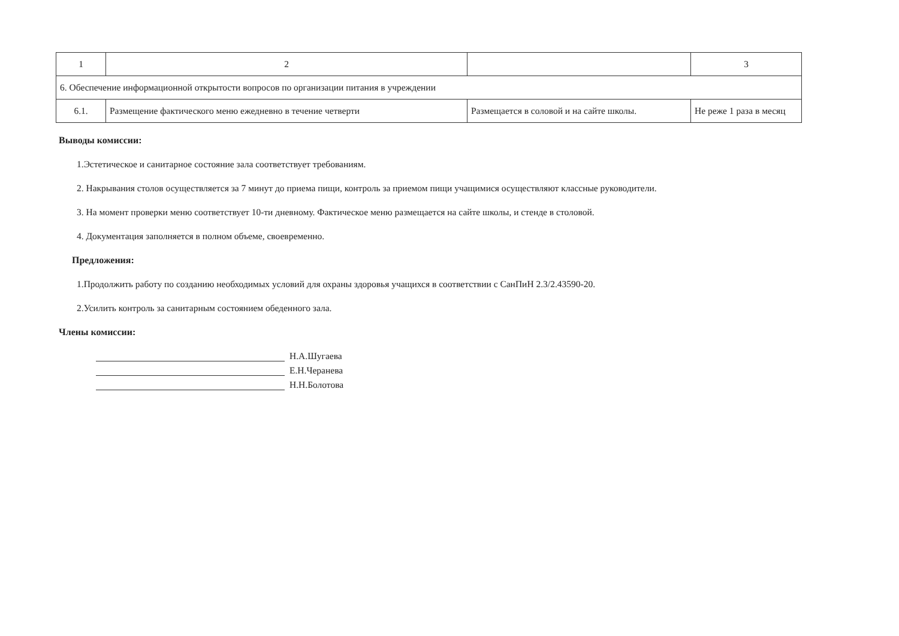| 1 | 2 | | 3 |
| 6. Обеспечение информационной открытости вопросов по организации питания в учреждении | | | |
| 6.1. | Размещение фактического меню ежедневно в течение четверти | Размещается в соловой и на сайте школы. | Не реже 1 раза в месяц |
Выводы комиссии:
1.Эстетическое и санитарное состояние зала соответствует требованиям.
2. Накрывания столов осуществляется за 7 минут до приема пищи, контроль за приемом пищи учащимися осуществляют классные руководители.
3. На момент проверки меню соответствует 10-ти дневному. Фактическое меню размещается на сайте школы, и стенде в столовой.
4. Документация заполняется в полном объеме, своевременно.
Предложения:
1.Продолжить работу по созданию необходимых условий для охраны здоровья учащихся в соответствии с СанПиН 2.3/2.43590-20.
2.Усилить контроль за санитарным состоянием обеденного зала.
Члены комиссии:
Н.А.Шугаева
Е.Н.Черанева
Н.Н.Болотова